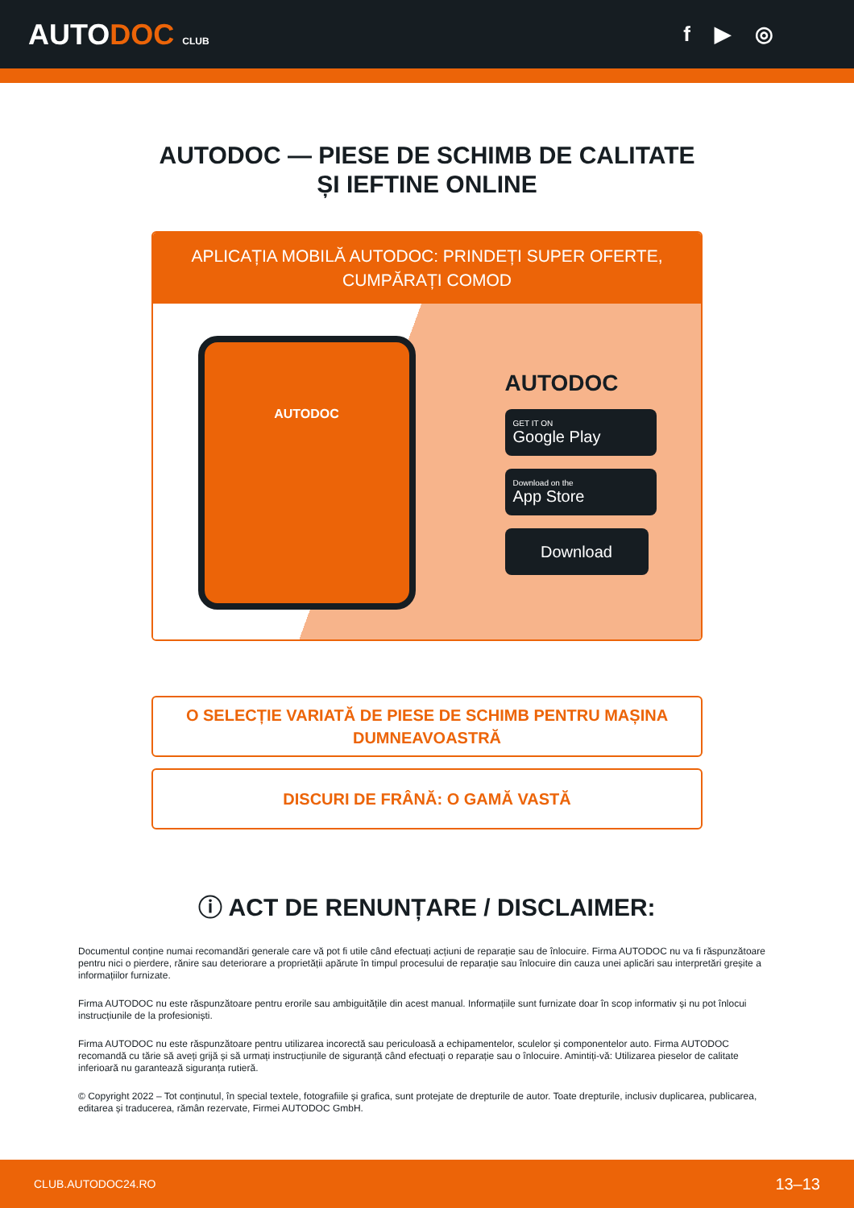AUTODOC CLUB
f ▶ ◎
AUTODOC — PIESE DE SCHIMB DE CALITATE ȘI IEFTINE ONLINE
APLICAȚIA MOBILĂ AUTODOC: PRINDEȚI SUPER OFERTE, CUMPĂRAȚI COMOD
AUTODOC
AUTODOC
GET IT ON
Google Play
Download on the
App Store
Download
O SELECȚIE VARIATĂ DE PIESE DE SCHIMB PENTRU MAȘINA DUMNEAVOASTRĂ
DISCURI DE FRÂNĂ: O GAMĂ VASTĂ
ⓘ ACT DE RENUNȚARE / DISCLAIMER:
Documentul conține numai recomandări generale care vă pot fi utile când efectuați acțiuni de reparație sau de înlocuire. Firma AUTODOC nu va fi răspunzătoare pentru nici o pierdere, rănire sau deteriorare a proprietății apărute în timpul procesului de reparație sau înlocuire din cauza unei aplicări sau interpretări greșite a informațiilor furnizate.
Firma AUTODOC nu este răspunzătoare pentru erorile sau ambiguitățile din acest manual. Informațiile sunt furnizate doar în scop informativ și nu pot înlocui instrucțiunile de la profesioniști.
Firma AUTODOC nu este răspunzătoare pentru utilizarea incorectă sau periculoasă a echipamentelor, sculelor și componentelor auto. Firma AUTODOC recomandă cu tărie să aveți grijă și să urmați instrucțiunile de siguranță când efectuați o reparație sau o înlocuire. Amintiți-vă: Utilizarea pieselor de calitate inferioară nu garantează siguranța rutieră.
© Copyright 2022 – Tot conținutul, în special textele, fotografiile și grafica, sunt protejate de drepturile de autor. Toate drepturile, inclusiv duplicarea, publicarea, editarea și traducerea, rămân rezervate, Firmei AUTODOC GmbH.
CLUB.AUTODOC24.RO 13–13